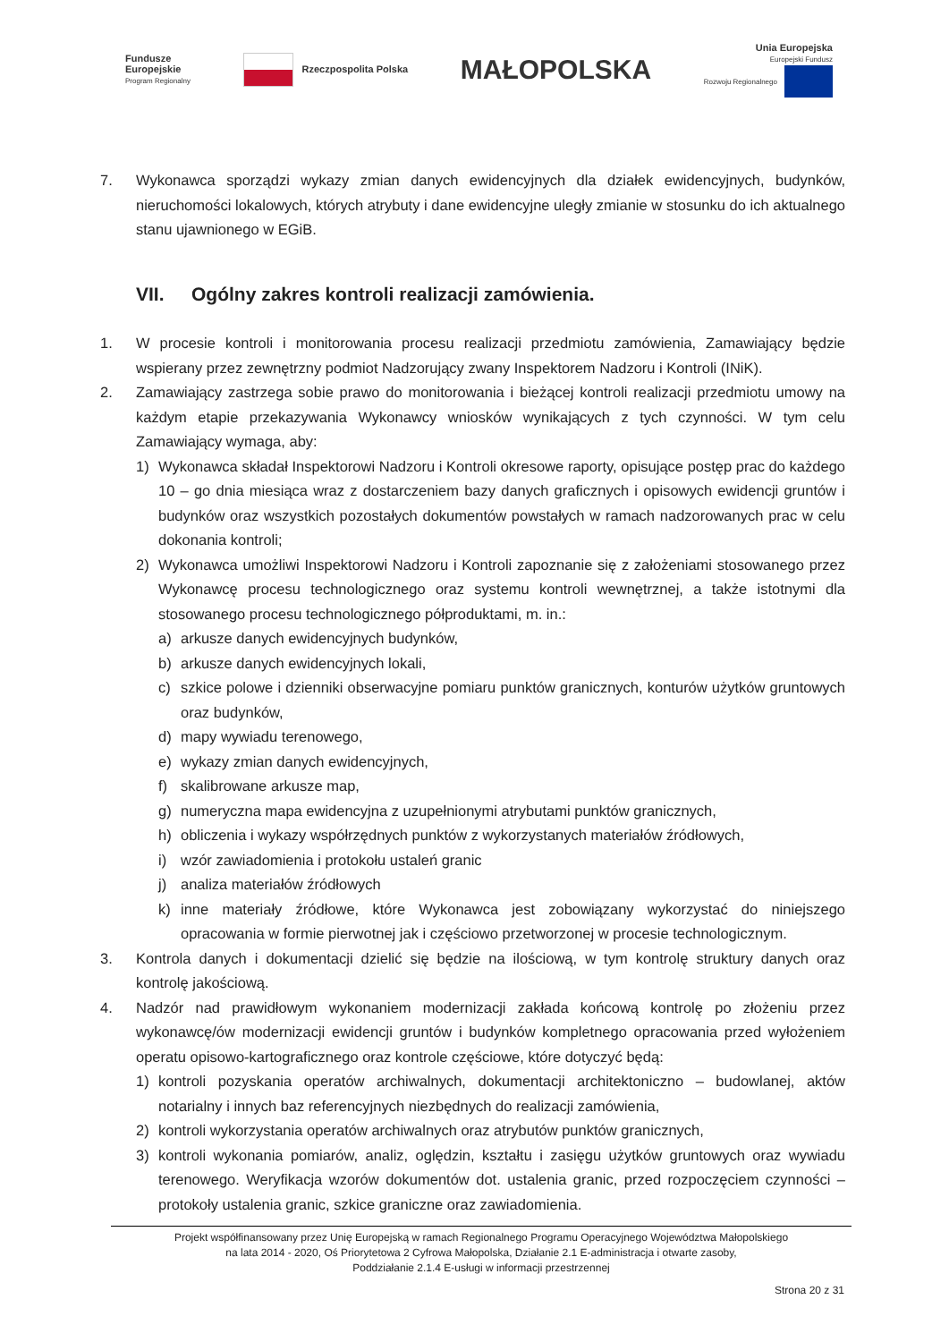Fundusze
Europejskie
Program Regionalny
Rzeczpospolita Polska
MAŁOPOLSKA
Unia Europejska
Europejski Fundusz
Rozwoju Regionalnego
7. Wykonawca sporządzi wykazy zmian danych ewidencyjnych dla działek ewidencyjnych, budynków, nieruchomości lokalowych, których atrybuty i dane ewidencyjne uległy zmianie w stosunku do ich aktualnego stanu ujawnionego w EGiB.
VII. Ogólny zakres kontroli realizacji zamówienia.
1. W procesie kontroli i monitorowania procesu realizacji przedmiotu zamówienia, Zamawiający będzie wspierany przez zewnętrzny podmiot Nadzorujący zwany Inspektorem Nadzoru i Kontroli (INiK).
2. Zamawiający zastrzega sobie prawo do monitorowania i bieżącej kontroli realizacji przedmiotu umowy na każdym etapie przekazywania Wykonawcy wniosków wynikających z tych czynności. W tym celu Zamawiający wymaga, aby:
1) Wykonawca składał Inspektorowi Nadzoru i Kontroli okresowe raporty, opisujące postęp prac do każdego 10 – go dnia miesiąca wraz z dostarczeniem bazy danych graficznych i opisowych ewidencji gruntów i budynków oraz wszystkich pozostałych dokumentów powstałych w ramach nadzorowanych prac w celu dokonania kontroli;
2) Wykonawca umożliwi Inspektorowi Nadzoru i Kontroli zapoznanie się z założeniami stosowanego przez Wykonawcę procesu technologicznego oraz systemu kontroli wewnętrznej, a także istotnymi dla stosowanego procesu technologicznego półproduktami, m. in.:
a) arkusze danych ewidencyjnych budynków,
b) arkusze danych ewidencyjnych lokali,
c) szkice polowe i dzienniki obserwacyjne pomiaru punktów granicznych, konturów użytków gruntowych oraz budynków,
d) mapy wywiadu terenowego,
e) wykazy zmian danych ewidencyjnych,
f) skalibrowane arkusze map,
g) numeryczna mapa ewidencyjna z uzupełnionymi atrybutami punktów granicznych,
h) obliczenia i wykazy współrzędnych punktów z wykorzystanych materiałów źródłowych,
i) wzór zawiadomienia i protokołu ustaleń granic
j) analiza materiałów źródłowych
k) inne materiały źródłowe, które Wykonawca jest zobowiązany wykorzystać do niniejszego opracowania w formie pierwotnej jak i częściowo przetworzonej w procesie technologicznym.
3. Kontrola danych i dokumentacji dzielić się będzie na ilościową, w tym kontrolę struktury danych oraz kontrolę jakościową.
4. Nadzór nad prawidłowym wykonaniem modernizacji zakłada końcową kontrolę po złożeniu przez wykonawcę/ów modernizacji ewidencji gruntów i budynków kompletnego opracowania przed wyłożeniem operatu opisowo-kartograficznego oraz kontrole częściowe, które dotyczyć będą:
1) kontroli pozyskania operatów archiwalnych, dokumentacji architektoniczno – budowlanej, aktów notarialny i innych baz referencyjnych niezbędnych do realizacji zamówienia,
2) kontroli wykorzystania operatów archiwalnych oraz atrybutów punktów granicznych,
3) kontroli wykonania pomiarów, analiz, oględzin, kształtu i zasięgu użytków gruntowych oraz wywiadu terenowego. Weryfikacja wzorów dokumentów dot. ustalenia granic, przed rozpoczęciem czynności – protokoły ustalenia granic, szkice graniczne oraz zawiadomienia.
Projekt współfinansowany przez Unię Europejską w ramach Regionalnego Programu Operacyjnego Województwa Małopolskiego
na lata 2014 - 2020, Oś Priorytetowa 2 Cyfrowa Małopolska, Działanie 2.1 E-administracja i otwarte zasoby,
Poddziałanie 2.1.4 E-usługi w informacji przestrzennej
Strona 20 z 31